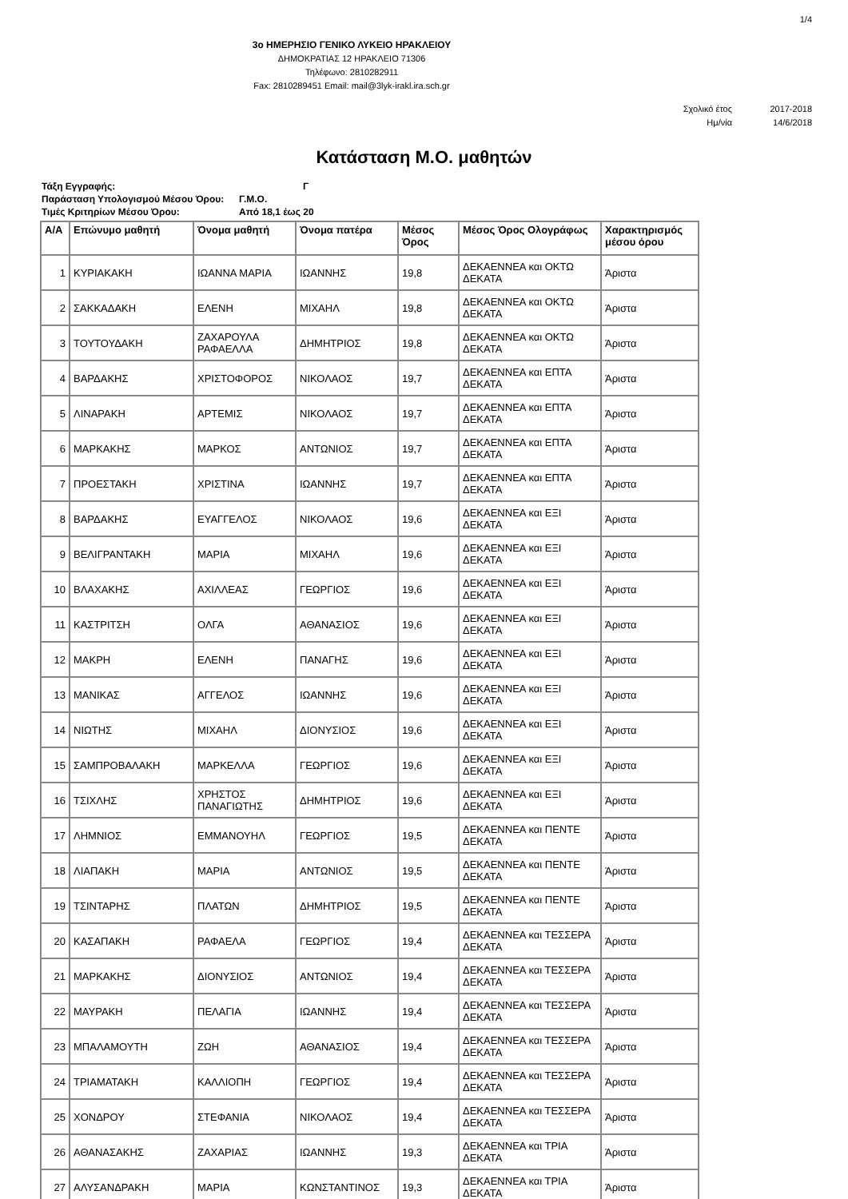1/4
3ο ΗΜΕΡΗΣΙΟ ΓΕΝΙΚΟ ΛΥΚΕΙΟ ΗΡΑΚΛΕΙΟΥ
ΔΗΜΟΚΡΑΤΙΑΣ 12 ΗΡΑΚΛΕΙΟ 71306
Τηλέφωνο: 2810282911
Fax: 2810289451 Email: mail@3lyk-irakl.ira.sch.gr
Σχολικό έτος 2017-2018
Ημ/νία 14/6/2018
Κατάσταση Μ.Ο. μαθητών
| Τάξη Εγγραφής: | Γ |
| Παράσταση Υπολογισμού Μέσου Όρου: | Γ.Μ.Ο. |
| Τιμές Κριτηρίων Μέσου Όρου: | Από 18,1 έως 20 |
| Α/Α | Επώνυμο μαθητή | Όνομα μαθητή | Όνομα πατέρα | Μέσος Όρος | Μέσος Όρος Ολογράφως | Χαρακτηρισμός μέσου όρου |
| --- | --- | --- | --- | --- | --- | --- |
| 1 | ΚΥΡΙΑΚΑΚΗ | ΙΩΑΝΝΑ ΜΑΡΙΑ | ΙΩΑΝΝΗΣ | 19,8 | ΔΕΚΑΕΝΝΕΑ και ΟΚΤΩ ΔΕΚΑΤΑ | Άριστα |
| 2 | ΣΑΚΚΑΔΑΚΗ | ΕΛΕΝΗ | ΜΙΧΑΗΛ | 19,8 | ΔΕΚΑΕΝΝΕΑ και ΟΚΤΩ ΔΕΚΑΤΑ | Άριστα |
| 3 | ΤΟΥΤΟΥΔΑΚΗ | ΖΑΧΑΡΟΥΛΑ ΡΑΦΑΕΛΛΑ | ΔΗΜΗΤΡΙΟΣ | 19,8 | ΔΕΚΑΕΝΝΕΑ και ΟΚΤΩ ΔΕΚΑΤΑ | Άριστα |
| 4 | ΒΑΡΔΑΚΗΣ | ΧΡΙΣΤΟΦΟΡΟΣ | ΝΙΚΟΛΑΟΣ | 19,7 | ΔΕΚΑΕΝΝΕΑ και ΕΠΤΑ ΔΕΚΑΤΑ | Άριστα |
| 5 | ΛΙΝΑΡΑΚΗ | ΑΡΤΕΜΙΣ | ΝΙΚΟΛΑΟΣ | 19,7 | ΔΕΚΑΕΝΝΕΑ και ΕΠΤΑ ΔΕΚΑΤΑ | Άριστα |
| 6 | ΜΑΡΚΑΚΗΣ | ΜΑΡΚΟΣ | ΑΝΤΩΝΙΟΣ | 19,7 | ΔΕΚΑΕΝΝΕΑ και ΕΠΤΑ ΔΕΚΑΤΑ | Άριστα |
| 7 | ΠΡΟΕΣΤΑΚΗ | ΧΡΙΣΤΙΝΑ | ΙΩΑΝΝΗΣ | 19,7 | ΔΕΚΑΕΝΝΕΑ και ΕΠΤΑ ΔΕΚΑΤΑ | Άριστα |
| 8 | ΒΑΡΔΑΚΗΣ | ΕΥΑΓΓΕΛΟΣ | ΝΙΚΟΛΑΟΣ | 19,6 | ΔΕΚΑΕΝΝΕΑ και ΕΞΙ ΔΕΚΑΤΑ | Άριστα |
| 9 | ΒΕΛΙΓΡΑΝΤΑΚΗ | ΜΑΡΙΑ | ΜΙΧΑΗΛ | 19,6 | ΔΕΚΑΕΝΝΕΑ και ΕΞΙ ΔΕΚΑΤΑ | Άριστα |
| 10 | ΒΛΑΧΑΚΗΣ | ΑΧΙΛΛΕΑΣ | ΓΕΩΡΓΙΟΣ | 19,6 | ΔΕΚΑΕΝΝΕΑ και ΕΞΙ ΔΕΚΑΤΑ | Άριστα |
| 11 | ΚΑΣΤΡΙΤΣΗ | ΟΛΓΑ | ΑΘΑΝΑΣΙΟΣ | 19,6 | ΔΕΚΑΕΝΝΕΑ και ΕΞΙ ΔΕΚΑΤΑ | Άριστα |
| 12 | ΜΑΚΡΗ | ΕΛΕΝΗ | ΠΑΝΑΓΗΣ | 19,6 | ΔΕΚΑΕΝΝΕΑ και ΕΞΙ ΔΕΚΑΤΑ | Άριστα |
| 13 | ΜΑΝΙΚΑΣ | ΑΓΓΕΛΟΣ | ΙΩΑΝΝΗΣ | 19,6 | ΔΕΚΑΕΝΝΕΑ και ΕΞΙ ΔΕΚΑΤΑ | Άριστα |
| 14 | ΝΙΩΤΗΣ | ΜΙΧΑΗΛ | ΔΙΟΝΥΣΙΟΣ | 19,6 | ΔΕΚΑΕΝΝΕΑ και ΕΞΙ ΔΕΚΑΤΑ | Άριστα |
| 15 | ΣΑΜΠΡΟΒΑΛΑΚΗ | ΜΑΡΚΕΛΛΑ | ΓΕΩΡΓΙΟΣ | 19,6 | ΔΕΚΑΕΝΝΕΑ και ΕΞΙ ΔΕΚΑΤΑ | Άριστα |
| 16 | ΤΣΙΧΛΗΣ | ΧΡΗΣΤΟΣ ΠΑΝΑΓΙΩΤΗΣ | ΔΗΜΗΤΡΙΟΣ | 19,6 | ΔΕΚΑΕΝΝΕΑ και ΕΞΙ ΔΕΚΑΤΑ | Άριστα |
| 17 | ΛΗΜΝΙΟΣ | ΕΜΜΑΝΟΥΗΛ | ΓΕΩΡΓΙΟΣ | 19,5 | ΔΕΚΑΕΝΝΕΑ και ΠΕΝΤΕ ΔΕΚΑΤΑ | Άριστα |
| 18 | ΛΙΑΠΑΚΗ | ΜΑΡΙΑ | ΑΝΤΩΝΙΟΣ | 19,5 | ΔΕΚΑΕΝΝΕΑ και ΠΕΝΤΕ ΔΕΚΑΤΑ | Άριστα |
| 19 | ΤΣΙΝΤΑΡΗΣ | ΠΛΑΤΩΝ | ΔΗΜΗΤΡΙΟΣ | 19,5 | ΔΕΚΑΕΝΝΕΑ και ΠΕΝΤΕ ΔΕΚΑΤΑ | Άριστα |
| 20 | ΚΑΣΑΠΑΚΗ | ΡΑΦΑΕΛΑ | ΓΕΩΡΓΙΟΣ | 19,4 | ΔΕΚΑΕΝΝΕΑ και ΤΕΣΣΕΡΑ ΔΕΚΑΤΑ | Άριστα |
| 21 | ΜΑΡΚΑΚΗΣ | ΔΙΟΝΥΣΙΟΣ | ΑΝΤΩΝΙΟΣ | 19,4 | ΔΕΚΑΕΝΝΕΑ και ΤΕΣΣΕΡΑ ΔΕΚΑΤΑ | Άριστα |
| 22 | ΜΑΥΡΑΚΗ | ΠΕΛΑΓΙΑ | ΙΩΑΝΝΗΣ | 19,4 | ΔΕΚΑΕΝΝΕΑ και ΤΕΣΣΕΡΑ ΔΕΚΑΤΑ | Άριστα |
| 23 | ΜΠΑΛΑΜΟΥΤΗ | ΖΩΗ | ΑΘΑΝΑΣΙΟΣ | 19,4 | ΔΕΚΑΕΝΝΕΑ και ΤΕΣΣΕΡΑ ΔΕΚΑΤΑ | Άριστα |
| 24 | ΤΡΙΑΜΑΤΑΚΗ | ΚΑΛΛΙΟΠΗ | ΓΕΩΡΓΙΟΣ | 19,4 | ΔΕΚΑΕΝΝΕΑ και ΤΕΣΣΕΡΑ ΔΕΚΑΤΑ | Άριστα |
| 25 | ΧΟΝΔΡΟΥ | ΣΤΕΦΑΝΙΑ | ΝΙΚΟΛΑΟΣ | 19,4 | ΔΕΚΑΕΝΝΕΑ και ΤΕΣΣΕΡΑ ΔΕΚΑΤΑ | Άριστα |
| 26 | ΑΘΑΝΑΣΑΚΗΣ | ΖΑΧΑΡΙΑΣ | ΙΩΑΝΝΗΣ | 19,3 | ΔΕΚΑΕΝΝΕΑ και ΤΡΙΑ ΔΕΚΑΤΑ | Άριστα |
| 27 | ΑΛΥΣΑΝΔΡΑΚΗ | ΜΑΡΙΑ | ΚΩΝΣΤΑΝΤΙΝΟΣ | 19,3 | ΔΕΚΑΕΝΝΕΑ και ΤΡΙΑ ΔΕΚΑΤΑ | Άριστα |